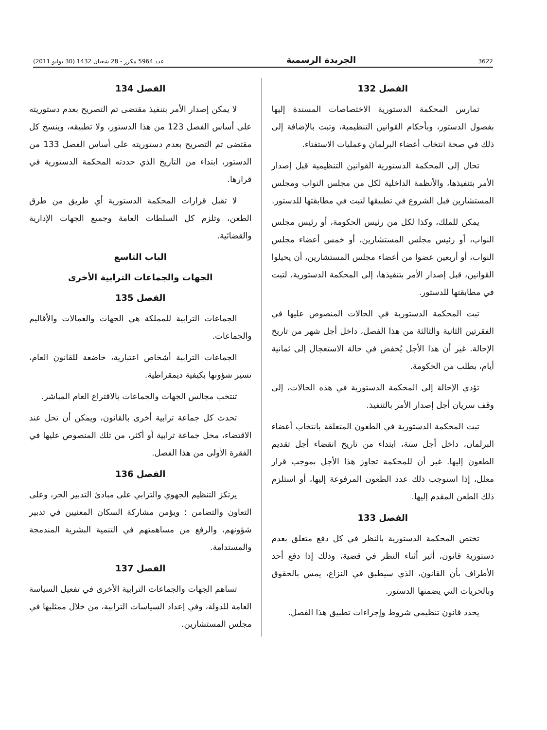3622 الجريدة الرسمية عدد 5964 مكرر - 28 شعبان 1432 (30 يوليو 2011)
الفصل 132
تمارس المحكمة الدستورية الاختصاصات المسندة إليها بفصول الدستور، وبأحكام القوانين التنظيمية، وتبت بالإضافة إلى ذلك في صحة انتخاب أعضاء البرلمان وعمليات الاستفتاء.
تحال إلى المحكمة الدستورية القوانين التنظيمية قبل إصدار الأمر بتنفيذها، والأنظمة الداخلية لكل من مجلس النواب ومجلس المستشارين قبل الشروع في تطبيقها لتبت في مطابقتها للدستور.
يمكن للملك، وكذا لكل من رئيس الحكومة، أو رئيس مجلس النواب، أو رئيس مجلس المستشارين، أو خمس أعضاء مجلس النواب، أو أربعين عضوا من أعضاء مجلس المستشارين، أن يحيلوا القوانين، قبل إصدار الأمر بتنفيذها، إلى المحكمة الدستورية، لتبت في مطابقتها للدستور.
تبت المحكمة الدستورية في الحالات المنصوص عليها في الفقرتين الثانية والثالثة من هذا الفصل، داخل أجل شهر من تاريخ الإحالة. غير أن هذا الأجل يُخفض في حالة الاستعجال إلى ثمانية أيام، بطلب من الحكومة.
تؤدي الإحالة إلى المحكمة الدستورية في هذه الحالات، إلى وقف سريان أجل إصدار الأمر بالتنفيذ.
تبت المحكمة الدستورية في الطعون المتعلقة بانتخاب أعضاء البرلمان، داخل أجل سنة، ابتداء من تاريخ انقضاء أجل تقديم الطعون إليها. غير أن للمحكمة تجاوز هذا الأجل بموجب قرار معلل، إذا استوجب ذلك عدد الطعون المرفوعة إليها، أو استلزم ذلك الطعن المقدم إليها.
الفصل 133
تختص المحكمة الدستورية بالنظر في كل دفع متعلق بعدم دستورية قانون، أثير أثناء النظر في قضية، وذلك إذا دفع أحد الأطراف بأن القانون، الذي سيطبق في النزاع، يمس بالحقوق وبالحريات التي يضمنها الدستور.
يحدد قانون تنظيمي شروط وإجراءات تطبيق هذا الفصل.
الفصل 134
لا يمكن إصدار الأمر بتنفيذ مقتضى تم التصريح بعدم دستوريته على أساس الفصل 123 من هذا الدستور، ولا تطبيقه، وينسخ كل مقتضى تم التصريح بعدم دستوريته على أساس الفصل 133 من الدستور، ابتداء من التاريخ الذي حددته المحكمة الدستورية في قرارها.
لا تقبل قرارات المحكمة الدستورية أي طريق من طرق الطعن، وتلزم كل السلطات العامة وجميع الجهات الإدارية والقضائية.
الباب التاسع
الجهات والجماعات الترابية الأخرى
الفصل 135
الجماعات الترابية للمملكة هي الجهات والعمالات والأقاليم والجماعات.
الجماعات الترابية أشخاص اعتبارية، خاضعة للقانون العام، تسير شؤونها بكيفية ديمقراطية.
تنتخب مجالس الجهات والجماعات بالاقتراع العام المباشر.
تحدث كل جماعة ترابية أخرى بالقانون، ويمكن أن تحل عند الاقتضاء، محل جماعة ترابية أو أكثر، من تلك المنصوص عليها في الفقرة الأولى من هذا الفصل.
الفصل 136
يرتكز التنظيم الجهوي والترابي على مبادئ التدبير الحر، وعلى التعاون والتضامن ؛ ويؤمن مشاركة السكان المعنيين في تدبير شؤونهم، والرفع من مساهمتهم في التنمية البشرية المندمجة والمستدامة.
الفصل 137
تساهم الجهات والجماعات الترابية الأخرى في تفعيل السياسة العامة للدولة، وفي إعداد السياسات الترابية، من خلال ممثليها في مجلس المستشارين.